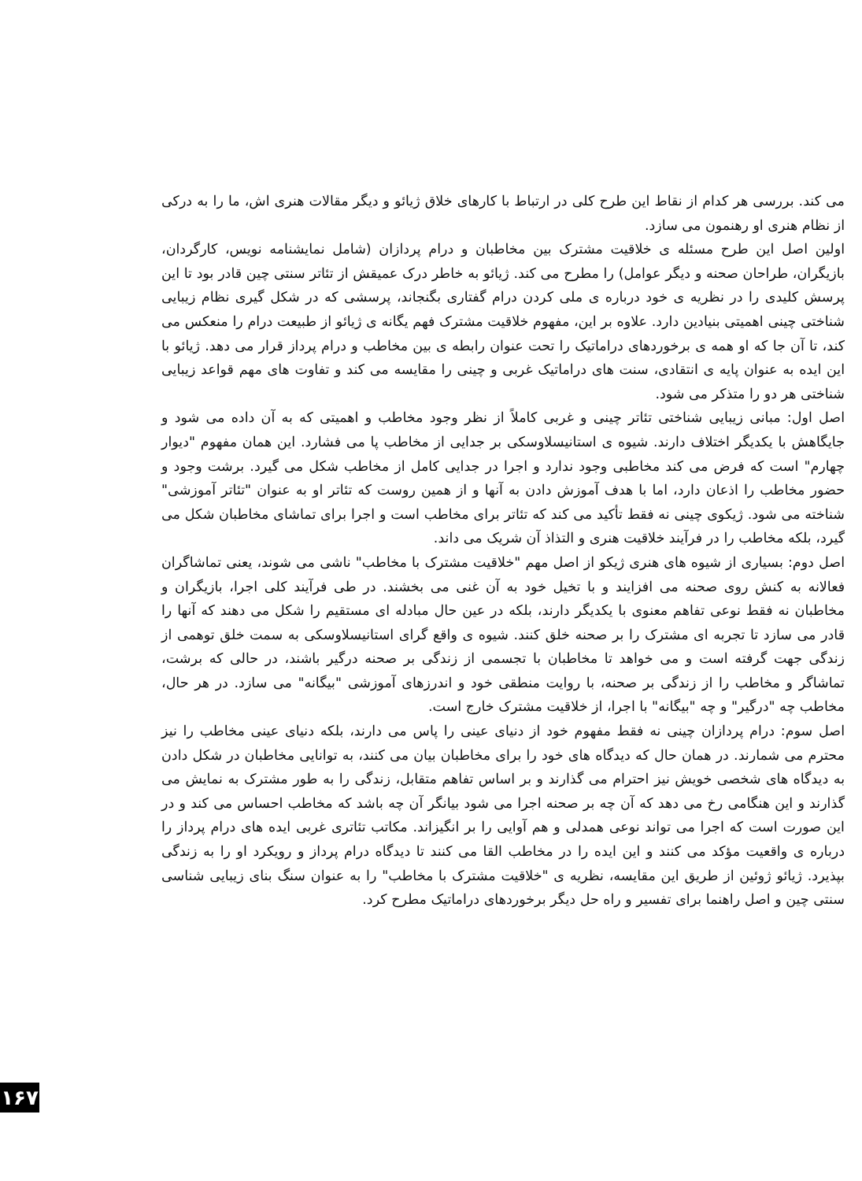می کند. بررسی هر کدام از نقاط این طرح کلی در ارتباط با کارهای خلاق ژیائو و دیگر مقالات هنری اش، ما را به درکی از نظام هنری او رهنمون می سازد.
اولین اصل این طرح مسئله ی خلاقیت مشترک بین مخاطبان و درام پردازان (شامل نمایشنامه نویس، کارگردان، بازیگران، طراحان صحنه و دیگر عوامل) را مطرح می کند. ژیائو به خاطر درک عمیقش از تئاتر سنتی چین قادر بود تا این پرسش کلیدی را در نظریه ی خود درباره ی ملی کردن درام گفتاری بگنجاند، پرسشی که در شکل گیری نظام زیبایی شناختی چینی اهمیتی بنیادین دارد. علاوه بر این، مفهوم خلاقیت مشترک فهم یگانه ی ژیائو از طبیعت درام را منعکس می کند، تا آن جا که او همه ی برخوردهای دراماتیک را تحت عنوان رابطه ی بین مخاطب و درام پرداز قرار می دهد. ژیائو با این ایده به عنوان پایه ی انتقادی، سنت های دراماتیک غربی و چینی را مقایسه می کند و تفاوت های مهم قواعد زیبایی شناختی هر دو را متذکر می شود.
اصل اول: مبانی زیبایی شناختی تئاتر چینی و غربی کاملاً از نظر وجود مخاطب و اهمیتی که به آن داده می شود و جایگاهش با یکدیگر اختلاف دارند. شیوه ی استانیسلاوسکی بر جدایی از مخاطب پا می فشارد. این همان مفهوم "دیوار چهارم" است که فرض می کند مخاطبی وجود ندارد و اجرا در جدایی کامل از مخاطب شکل می گیرد. برشت وجود و حضور مخاطب را اذعان دارد، اما با هدف آموزش دادن به آنها و از همین روست که تئاتر او به عنوان "تئاتر آموزشی" شناخته می شود. ژیکوی چینی نه فقط تأکید می کند که تئاتر برای مخاطب است و اجرا برای تماشای مخاطبان شکل می گیرد، بلکه مخاطب را در فرآیند خلاقیت هنری و التذاذ آن شریک می داند.
اصل دوم: بسیاری از شیوه های هنری ژیکو از اصل مهم "خلاقیت مشترک با مخاطب" ناشی می شوند، یعنی تماشاگران فعالانه به کنش روی صحنه می افزایند و با تخیل خود به آن غنی می بخشند. در طی فرآیند کلی اجرا، بازیگران و مخاطبان نه فقط نوعی تفاهم معنوی با یکدیگر دارند، بلکه در عین حال مبادله ای مستقیم را شکل می دهند که آنها را قادر می سازد تا تجربه ای مشترک را بر صحنه خلق کنند. شیوه ی واقع گرای استانیسلاوسکی به سمت خلق توهمی از زندگی جهت گرفته است و می خواهد تا مخاطبان با تجسمی از زندگی بر صحنه درگیر باشند، در حالی که برشت، تماشاگر و مخاطب را از زندگی بر صحنه، با روایت منطقی خود و اندرزهای آموزشی "بیگانه" می سازد. در هر حال، مخاطب چه "درگیر" و چه "بیگانه" با اجرا، از خلاقیت مشترک خارج است.
اصل سوم: درام پردازان چینی نه فقط مفهوم خود از دنیای عینی را پاس می دارند، بلکه دنیای عینی مخاطب را نیز محترم می شمارند. در همان حال که دیدگاه های خود را برای مخاطبان بیان می کنند، به توانایی مخاطبان در شکل دادن به دیدگاه های شخصی خویش نیز احترام می گذارند و بر اساس تفاهم متقابل، زندگی را به طور مشترک به نمایش می گذارند و این هنگامی رخ می دهد که آن چه بر صحنه اجرا می شود بیانگر آن چه باشد که مخاطب احساس می کند و در این صورت است که اجرا می تواند نوعی همدلی و هم آوایی را بر انگیزاند. مکاتب تئاتری غربی ایده های درام پرداز را درباره ی واقعیت مؤکد می کنند و این ایده را در مخاطب القا می کنند تا دیدگاه درام پرداز و رویکرد او را به زندگی بپذیرد. ژیائو ژوئین از طریق این مقایسه، نظریه ی "خلاقیت مشترک با مخاطب" را به عنوان سنگ بنای زیبایی شناسی سنتی چین و اصل راهنما برای تفسیر و راه حل دیگر برخوردهای دراماتیک مطرح کرد.
۱۶۷